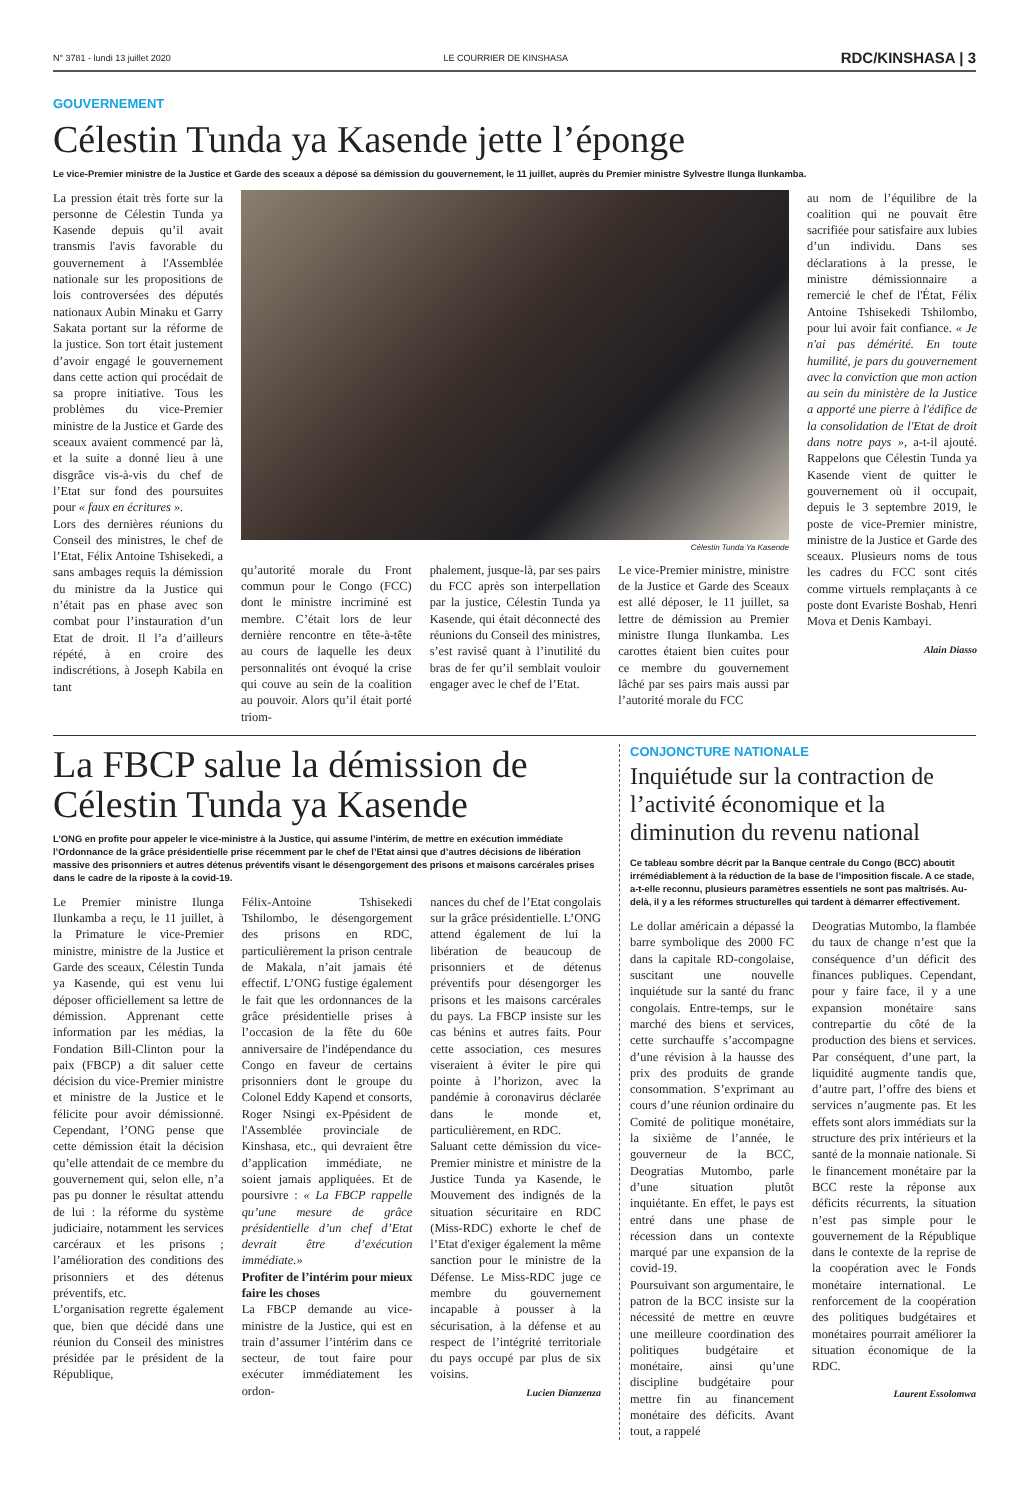N° 3781 - lundi 13 juillet 2020 LE COURRIER DE KINSHASA RDC/KINSHASA | 3
GOUVERNEMENT
Célestin Tunda ya Kasende jette l’éponge
Le vice-Premier ministre de la Justice et Garde des sceaux a déposé sa démission du gouvernement, le 11 juillet, auprès du Premier ministre Sylvestre Ilunga Ilunkamba.
La pression était très forte sur la personne de Célestin Tunda ya Kasende depuis qu’il avait transmis l'avis favorable du gouvernement à l'Assemblée nationale sur les propositions de lois controversées des députés nationaux Aubin Minaku et Garry Sakata portant sur la réforme de la justice. Son tort était justement d’avoir engagé le gouvernement dans cette action qui procédait de sa propre initiative. Tous les problèmes du vice-Premier ministre de la Justice et Garde des sceaux avaient commencé par là, et la suite a donné lieu à une disgrâce vis-à-vis du chef de l’Etat sur fond des poursuites pour « faux en écritures ».
Lors des dernières réunions du Conseil des ministres, le chef de l’Etat, Félix Antoine Tshisekedi, a sans ambages requis la démission du ministre da la Justice qui n’était pas en phase avec son combat pour l’instauration d’un Etat de droit. Il l’a d’ailleurs répété, à en croire des indiscrétions, à Joseph Kabila en tant
Célestin Tunda Ya Kasende
qu’autorité morale du Front commun pour le Congo (FCC) dont le ministre incriminé est membre. C’était lors de leur dernière rencontre en tête-à-tête au cours de laquelle les deux personnalités ont évoqué la crise qui couve au sein de la coalition au pouvoir. Alors qu’il était porté triom-
phalement, jusque-là, par ses pairs du FCC après son interpellation par la justice, Célestin Tunda ya Kasende, qui était déconnecté des réunions du Conseil des ministres, s’est ravisé quant à l’inutilité du bras de fer qu’il semblait vouloir engager avec le chef de l’Etat.
Le vice-Premier ministre, ministre de la Justice et Garde des Sceaux est allé déposer, le 11 juillet, sa lettre de démission au Premier ministre Ilunga Ilunkamba. Les carottes étaient bien cuites pour ce membre du gouvernement lâché par ses pairs mais aussi par l’autorité morale du FCC
au nom de l’équilibre de la coalition qui ne pouvait être sacrifiée pour satisfaire aux lubies d’un individu. Dans ses déclarations à la presse, le ministre démissionnaire a remercié le chef de l'État, Félix Antoine Tshisekedi Tshilombo, pour lui avoir fait confiance. « Je n'ai pas démérité. En toute humilité, je pars du gouvernement avec la conviction que mon action au sein du ministère de la Justice a apporté une pierre à l'édifice de la consolidation de l'Etat de droit dans notre pays », a-t-il ajouté. Rappelons que Célestin Tunda ya Kasende vient de quitter le gouvernement où il occupait, depuis le 3 septembre 2019, le poste de vice-Premier ministre, ministre de la Justice et Garde des sceaux. Plusieurs noms de tous les cadres du FCC sont cités comme virtuels remplaçants à ce poste dont Evariste Boshab, Henri Mova et Denis Kambayi.
Alain Diasso
La FBCP salue la démission de Célestin Tunda ya Kasende
L’ONG en profite pour appeler le vice-ministre à la Justice, qui assume l’intérim, de mettre en exécution immédiate l’Ordonnance de la grâce présidentielle prise récemment par le chef de l’Etat ainsi que d’autres décisions de libération massive des prisonniers et autres détenus préventifs visant le désengorgement des prisons et maisons carcérales prises dans le cadre de la riposte à la covid-19.
Le Premier ministre Ilunga Ilunkamba a reçu, le 11 juillet, à la Primature le vice-Premier ministre, ministre de la Justice et Garde des sceaux, Célestin Tunda ya Kasende, qui est venu lui déposer officiellement sa lettre de démission. Apprenant cette information par les médias, la Fondation Bill-Clinton pour la paix (FBCP) a dit saluer cette décision du vice-Premier ministre et ministre de la Justice et le félicite pour avoir démissionné. Cependant, l’ONG pense que cette démission était la décision qu’elle attendait de ce membre du gouvernement qui, selon elle, n’a pas pu donner le résultat attendu de lui : la réforme du système judiciaire, notamment les services carcéraux et les prisons ; l’amélioration des conditions des prisonniers et des détenus préventifs, etc.
L’organisation regrette également que, bien que décidé dans une réunion du Conseil des ministres présidée par le président de la République,
Félix-Antoine Tshisekedi Tshilombo, le désengorgement des prisons en RDC, particulièrement la prison centrale de Makala, n’ait jamais été effectif. L’ONG fustige également le fait que les ordonnances de la grâce présidentielle prises à l’occasion de la fête du 60e anniversaire de l'indépendance du Congo en faveur de certains prisonniers dont le groupe du Colonel Eddy Kapend et consorts, Roger Nsingi ex-Ppésident de l'Assemblée provinciale de Kinshasa, etc., qui devraient être d’application immédiate, ne soient jamais appliquées. Et de poursivre : « La FBCP rappelle qu’une mesure de grâce présidentielle d’un chef d’Etat devrait être d’exécution immédiate.»
Profiter de l’intérim pour mieux faire les choses
La FBCP demande au vice-ministre de la Justice, qui est en train d’assumer l’intérim dans ce secteur, de tout faire pour exécuter immédiatement les ordon-
nances du chef de l’Etat congolais sur la grâce présidentielle. L’ONG attend également de lui la libération de beaucoup de prisonniers et de détenus préventifs pour désengorger les prisons et les maisons carcérales du pays. La FBCP insiste sur les cas bénins et autres faits. Pour cette association, ces mesures viseraient à éviter le pire qui pointe à l’horizon, avec la pandémie à coronavirus déclarée dans le monde et, particulièrement, en RDC.
Saluant cette démission du vice-Premier ministre et ministre de la Justice Tunda ya Kasende, le Mouvement des indignés de la situation sécuritaire en RDC (Miss-RDC) exhorte le chef de l’Etat d'exiger également la même sanction pour le ministre de la Défense. Le Miss-RDC juge ce membre du gouvernement incapable à pousser à la sécurisation, à la défense et au respect de l’intégrité territoriale du pays occupé par plus de six voisins.
Lucien Dianzenza
CONJONCTURE NATIONALE
Inquiétude sur la contraction de l’activité économique et la diminution du revenu national
Ce tableau sombre décrit par la Banque centrale du Congo (BCC) aboutit irrémédiablement à la réduction de la base de l’imposition fiscale. A ce stade, a-t-elle reconnu, plusieurs paramètres essentiels ne sont pas maîtrisés. Au-delà, il y a les réformes structurelles qui tardent à démarrer effectivement.
Le dollar américain a dépassé la barre symbolique des 2000 FC dans la capitale RD-congolaise, suscitant une nouvelle inquiétude sur la santé du franc congolais. Entre-temps, sur le marché des biens et services, cette surchauffe s’accompagne d’une révision à la hausse des prix des produits de grande consommation. S’exprimant au cours d’une réunion ordinaire du Comité de politique monétaire, la sixième de l’année, le gouverneur de la BCC, Deogratias Mutombo, parle d’une situation plutôt inquiétante. En effet, le pays est entré dans une phase de récession dans un contexte marqué par une expansion de la covid-19.
Poursuivant son argumentaire, le patron de la BCC insiste sur la nécessité de mettre en œuvre une meilleure coordination des politiques budgétaire et monétaire, ainsi qu’une discipline budgétaire pour mettre fin au financement monétaire des déficits. Avant tout, a rappelé
Deogratias Mutombo, la flambée du taux de change n’est que la conséquence d’un déficit des finances publiques. Cependant, pour y faire face, il y a une expansion monétaire sans contrepartie du côté de la production des biens et services. Par conséquent, d’une part, la liquidité augmente tandis que, d’autre part, l’offre des biens et services n’augmente pas. Et les effets sont alors immédiats sur la structure des prix intérieurs et la santé de la monnaie nationale. Si le financement monétaire par la BCC reste la réponse aux déficits récurrents, la situation n’est pas simple pour le gouvernement de la République dans le contexte de la reprise de la coopération avec le Fonds monétaire international. Le renforcement de la coopération des politiques budgétaires et monétaires pourrait améliorer la situation économique de la RDC.
Laurent Essolomwa